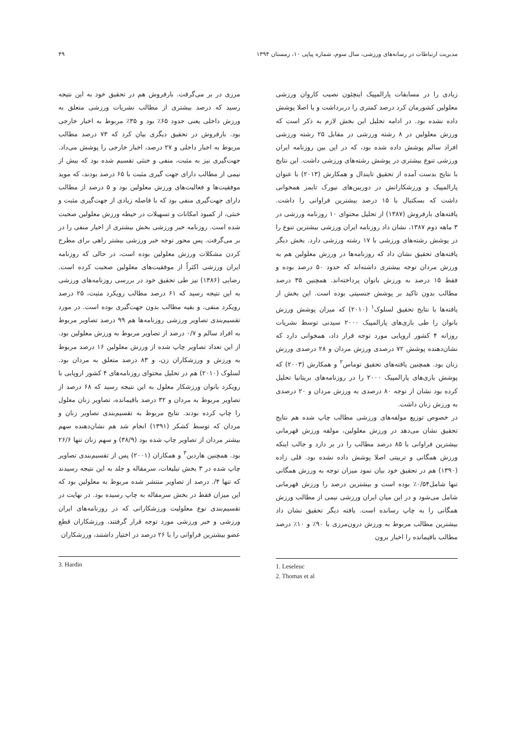مدیریت ارتباطات در رسانه‌های ورزشی، سال سوم، شماره پیاپی ۱۰، زمستان ۱۳۹۴ ۴۹
زیادی را در مسابقات پارالمپیک اینچئون نصیب کاروان ورزشی معلولین کشورمان کرد درصد کمتری را دربرداشت و یا اصلا پوشش داده نشده بود. در ادامه تحلیل این بخش لازم به ذکر است که ورزش معلولین در ۸ رشته ورزشی در مقابل ۲۵ رشته ورزشی افراد سالم پوشش داده شده بود، که در این بین روزنامه ایران ورزشی تنوع بیشتری در پوشش رشته‌های ورزشی داشت. این نتایج با نتایج بدست آمده از تحقیق تایندال و همکارش (۲۰۱۳) با عنوان پارالمپیک و ورزشکارانش در دوربین‌های نیورک تایمز همخوانی داشت که بسکتبال با ۱۵ درصد بیشترین فراوانی را داشت. یافته‌های بارفروش (۱۳۸۷) از تحلیل محتوای ۱۰ روزنامه ورزشی در ۳ ماهه دوم ۱۳۸۷، نشان داد روزنامه ایران ورزشی بیشترین تنوع را در پوشش رشته‌های ورزشی با ۱۷ رشته ورزشی دارد. بخش دیگر یافته‌های تحقیق نشان داد که روزنامه‌ها در ورزش معلولین هم به ورزش مردان توجه بیشتری داشته‌اند که حدود ۵۰ درصد بوده و فقط ۱۵ درصد به ورزش بانوان پرداخته‌اند. همچنین ۳۵ درصد مطالب بدون تاکید بر پوشش جنسیتی بوده است. این بخش از یافته‌ها با نتایج تحقیق لسلوک<sup>۱</sup> (۲۰۱۰) که میزان پوشش ورزش بانوان را طی بازی‌های پارالمپیک ۲۰۰۰ سیدنی توسط نشریات روزانه ۴ کشور اروپایی مورد توجه قرار داد، همخوانی دارد که نشان‌دهنده پوشش ۷۲ درصدی ورزش مردان و ۲۸ درصدی ورزش زنان بود. همچنین یافته‌های تحقیق توماس<sup>۲</sup> و همکارش (۲۰۰۳) که پوشش بازی‌های پارالمپیک ۲۰۰۰ را در روزنامه‌های بریتانیا تحلیل کرده بود نشان از توجه ۸۰ درصدی به ورزش مردان و ۲۰ درصدی به ورزش زنان داشت.
در خصوص توزیع مولفه‌های ورزشی مطالب چاپ شده هم نتایج تحقیق نشان می‌دهد در ورزش معلولین، مولفه ورزش قهرمانی بیشترین فراوانی با ۸۵ درصد مطالب را در بر دارد و جالب اینکه ورزش همگانی و تربیتی اصلا پوشش داده نشده بود. قلی زاده (۱۳۹۰) هم در تحقیق خود بیان نمود میزان توجه به ورزش همگانی تنها شامل۰/۵۴٪ بوده است و بیشترین درصد را ورزش قهرمانی شامل می‌شود و در این میان ایران ورزشی نیمی از مطالب ورزش همگانی را به چاپ رسانده است. یافته دیگر تحقیق نشان داد بیشترین مطالب مربوط به ورزش درون‌مرزی با ۹۰٪ و ۱۰٪ درصد مطالب باقیمانده را اخبار برون
1. Leseleuc
2. Thomas et al
مرزی در بر می‌گرفت. بارفروش هم در تحقیق خود به این نتیجه رسید که درصد بیشتری از مطالب نشریات ورزشی متعلق به ورزش داخلی یعنی حدود ۶۵٪ بود و ۳۵٪ مربوط به اخبار خارجی بود. بارفروش در تحقیق دیگری بیان کرد که ۷۳ درصد مطالب مربوط به اخبار داخلی و ۲۷ درصد، اخبار خارجی را پوشش می‌داد. جهت‌گیری نیز به مثبت، منفی و خنثی تقسیم شده بود که بیش از نیمی از مطالب دارای جهت گیری مثبت با ۶۵ درصد بودند، که موید موفقیت‌ها و فعالیت‌های ورزش معلولین بود و ۵ درصد از مطالب دارای جهت‌گیری منفی بود که با فاصله زیادی از جهت‌گیری مثبت و خنثی، از کمبود امکانات و تسهیلات در حیطه ورزش معلولین صحبت شده است. روزنامه خبر ورزشی بخش بیشتری از اخبار منفی را در بر می‌گرفت. پس محور توجه خبر ورزشی بیشتر راهی برای مطرح کردن مشکلات ورزش معلولین بوده است، در حالی که روزنامه ایران ورزشی اکثراً از موفقیت‌های معلولین صحبت کرده است. رضایی (۱۳۸۶) نیز طی تحقیق خود در بررسی روزنامه‌های ورزشی به این نتیجه رسید که ۶۱ درصد مطالب رویکرد مثبت، ۲۵ درصد رویکرد منفی، و بقیه مطالب بدون جهت‌گیری بوده است. در مورد تقسیم‌بندی تصاویر ورزشی روزنامه‌ها هم ۹۹ درصد تصاویر مربوط به افراد سالم و ۰/۷ درصد از تصاویر مربوط به ورزش معلولین بود. از این تعداد تصاویر چاپ شده از ورزش معلولین ۱۶ درصد مربوط به ورزش و ورزشکاران زن، و ۸۳ درصد متعلق به مردان بود. لسلوک (۲۰۱۰) هم در تحلیل محتوای روزنامه‌های ۴ کشور اروپایی با رویکرد بانوان ورزشکار معلول به این نتیجه رسید که ۶۸ درصد از تصاویر مربوط به مردان و ۳۲ درصد باقیمانده، تصاویر زنان معلول را چاپ کرده بودند. نتایج مربوط به تقسیم‌بندی تصاویر زنان و مردان که توسط کشکر (۱۳۹۱) انجام شد هم نشان‌دهنده سهم بیشتر مردان از تصاویر چاپ شده بود (۳۸/۹) و سهم زنان تنها ۲۶/۶ بود. همچنین هاردین<sup>۳</sup> و همکاران (۲۰۰۱) پس از تقسیم‌بندی تصاویر چاپ شده در ۳ بخش تبلیغات، سرمقاله و جلد به این نتیجه رسیدند که تنها ۴/. درصد از تصاویر منتشر شده مربوط به معلولین بود که این میزان فقط در بخش سرمقاله به چاپ رسیده بود. در نهایت در تقسیم‌بندی نوع معلولیت ورزشکارانی که در روزنامه‌های ایران ورزشی و خبر ورزشی مورد توجه قرار گرفتند، ورزشکاران قطع عضو بیشترین فراوانی را با ۲۶ درصد در اختیار داشتند، ورزشکاران
3. Hardin